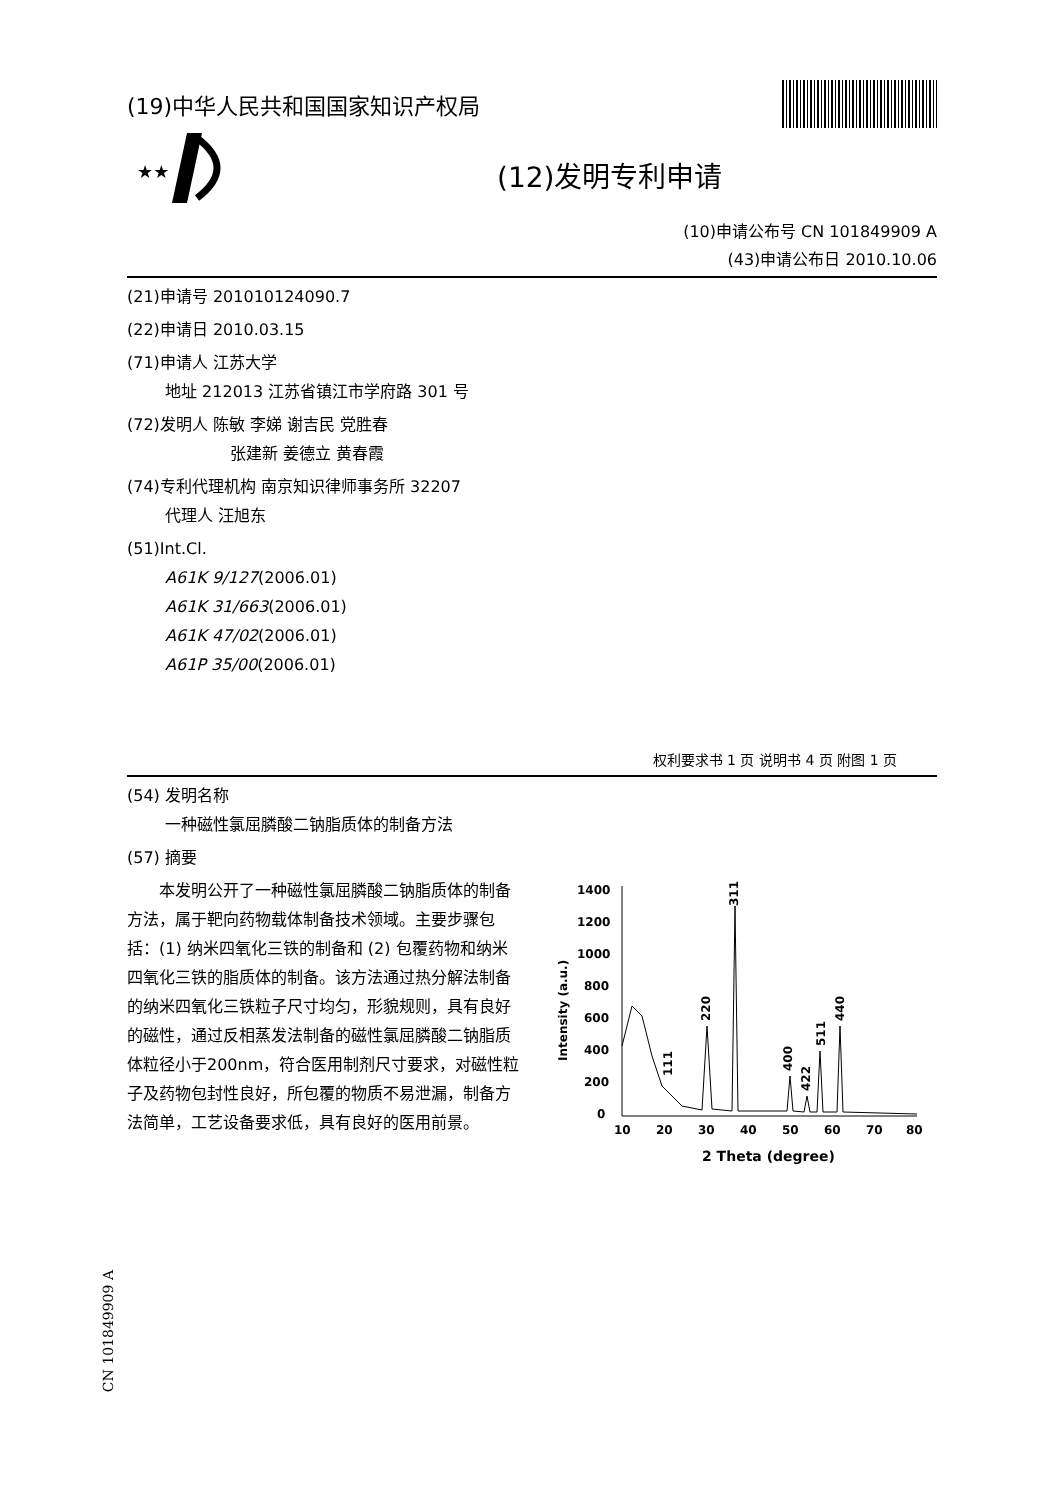(19)中华人民共和国国家知识产权局
★★
(12)发明专利申请
(10)申请公布号 CN 101849909 A
(43)申请公布日 2010.10.06
(21)申请号 201010124090.7
(22)申请日 2010.03.15
(71)申请人 江苏大学
地址 212013 江苏省镇江市学府路 301 号
(72)发明人 陈敏 李娣 谢吉民 党胜春
张建新 姜德立 黄春霞
(74)专利代理机构 南京知识律师事务所 32207
代理人 汪旭东
(51)Int.Cl.
A61K 9/127(2006.01)
A61K 31/663(2006.01)
A61K 47/02(2006.01)
A61P 35/00(2006.01)
权利要求书 1 页 说明书 4 页 附图 1 页
(54) 发明名称
一种磁性氯屈膦酸二钠脂质体的制备方法
(57) 摘要
本发明公开了一种磁性氯屈膦酸二钠脂质体的制备方法，属于靶向药物载体制备技术领域。主要步骤包括：(1) 纳米四氧化三铁的制备和 (2) 包覆药物和纳米四氧化三铁的脂质体的制备。该方法通过热分解法制备的纳米四氧化三铁粒子尺寸均匀，形貌规则，具有良好的磁性，通过反相蒸发法制备的磁性氯屈膦酸二钠脂质体粒径小于200nm，符合医用制剂尺寸要求，对磁性粒子及药物包封性良好，所包覆的物质不易泄漏，制备方法简单，工艺设备要求低，具有良好的医用前景。
Intensity (a.u.)
1400
1200
1000
800
600
400
200
0
10
20
30
40
50
60
70
80
2 Theta (degree)
111
220
311
400
422
511
440
CN 101849909 A